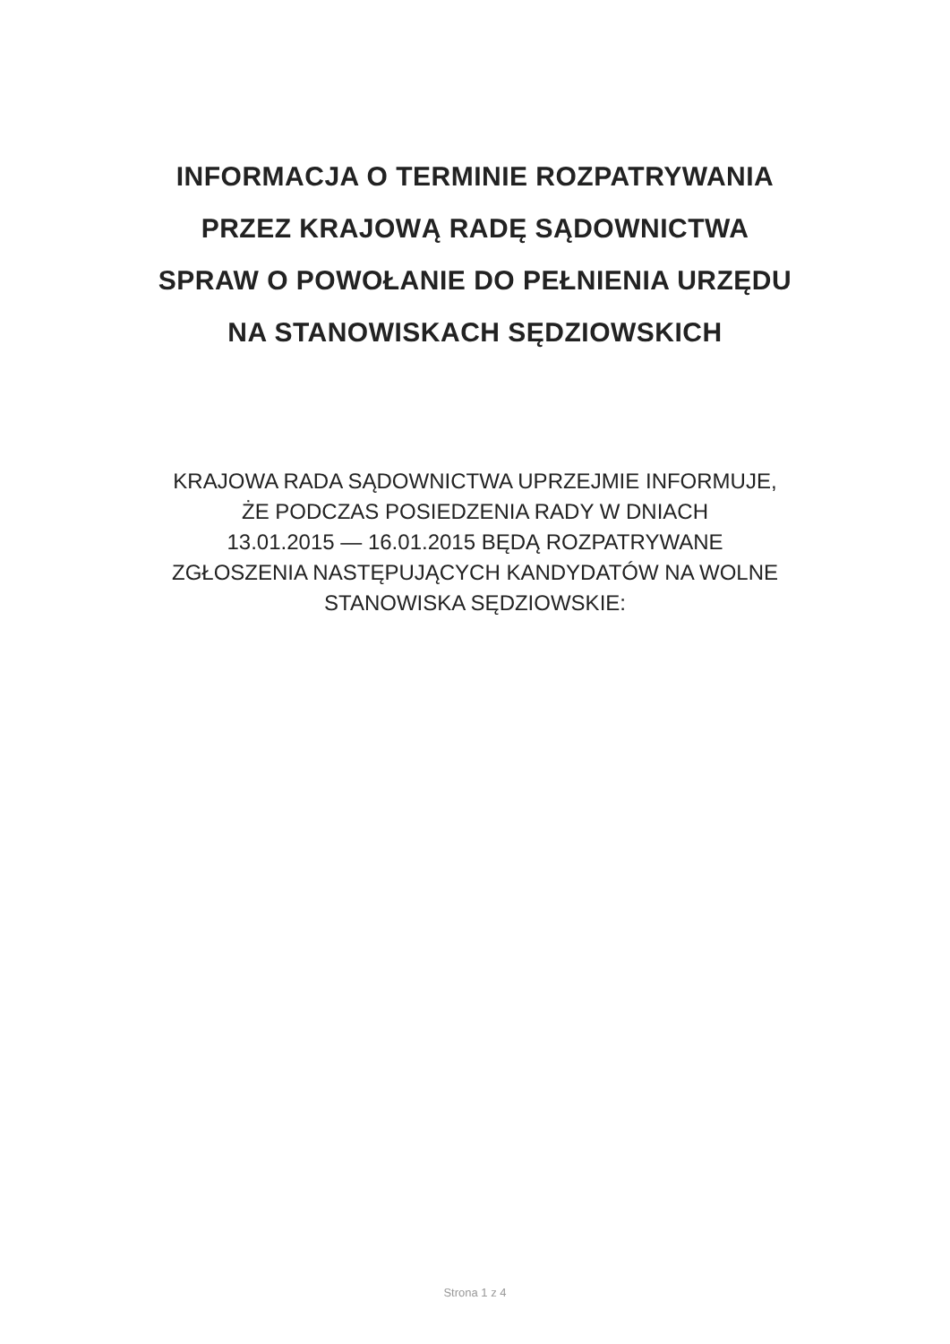INFORMACJA O TERMINIE ROZPATRYWANIA
PRZEZ KRAJOWĄ RADĘ SĄDOWNICTWA
SPRAW O POWOŁANIE DO PEŁNIENIA URZĘDU
NA STANOWISKACH SĘDZIOWSKICH
KRAJOWA RADA SĄDOWNICTWA UPRZEJMIE INFORMUJE,
ŻE PODCZAS POSIEDZENIA RADY W DNIACH
13.01.2015 — 16.01.2015 BĘDĄ ROZPATRYWANE
ZGŁOSZENIA NASTĘPUJĄCYCH KANDYDATÓW NA WOLNE
STANOWISKA SĘDZIOWSKIE:
Strona 1 z 4